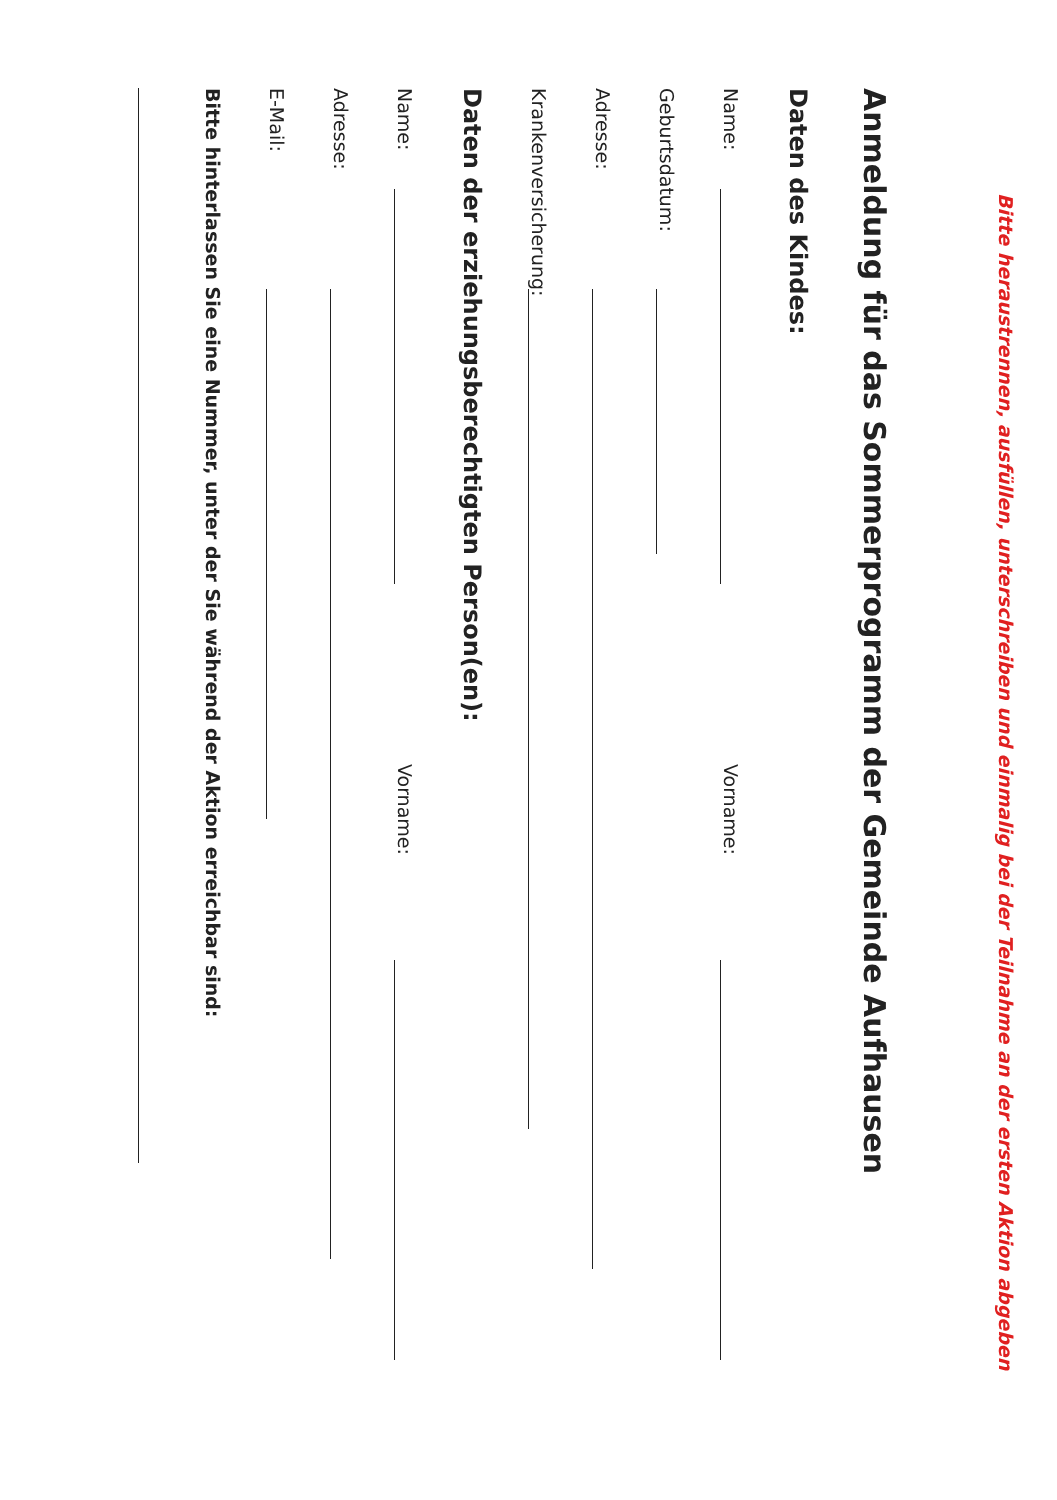Bitte heraustrennen, ausfüllen, unterschreiben und einmalig bei der Teilnahme an der ersten Aktion abgeben
Anmeldung für das Sommerprogramm der Gemeinde Aufhausen
Daten des Kindes:
Name: Vorname:
Geburtsdatum:
Adresse:
Krankenversicherung:
Daten der erziehungsberechtigten Person(en):
Name: Vorname:
Adresse:
E-Mail:
Bitte hinterlassen Sie eine Nummer, unter der Sie während der Aktion erreichbar sind: